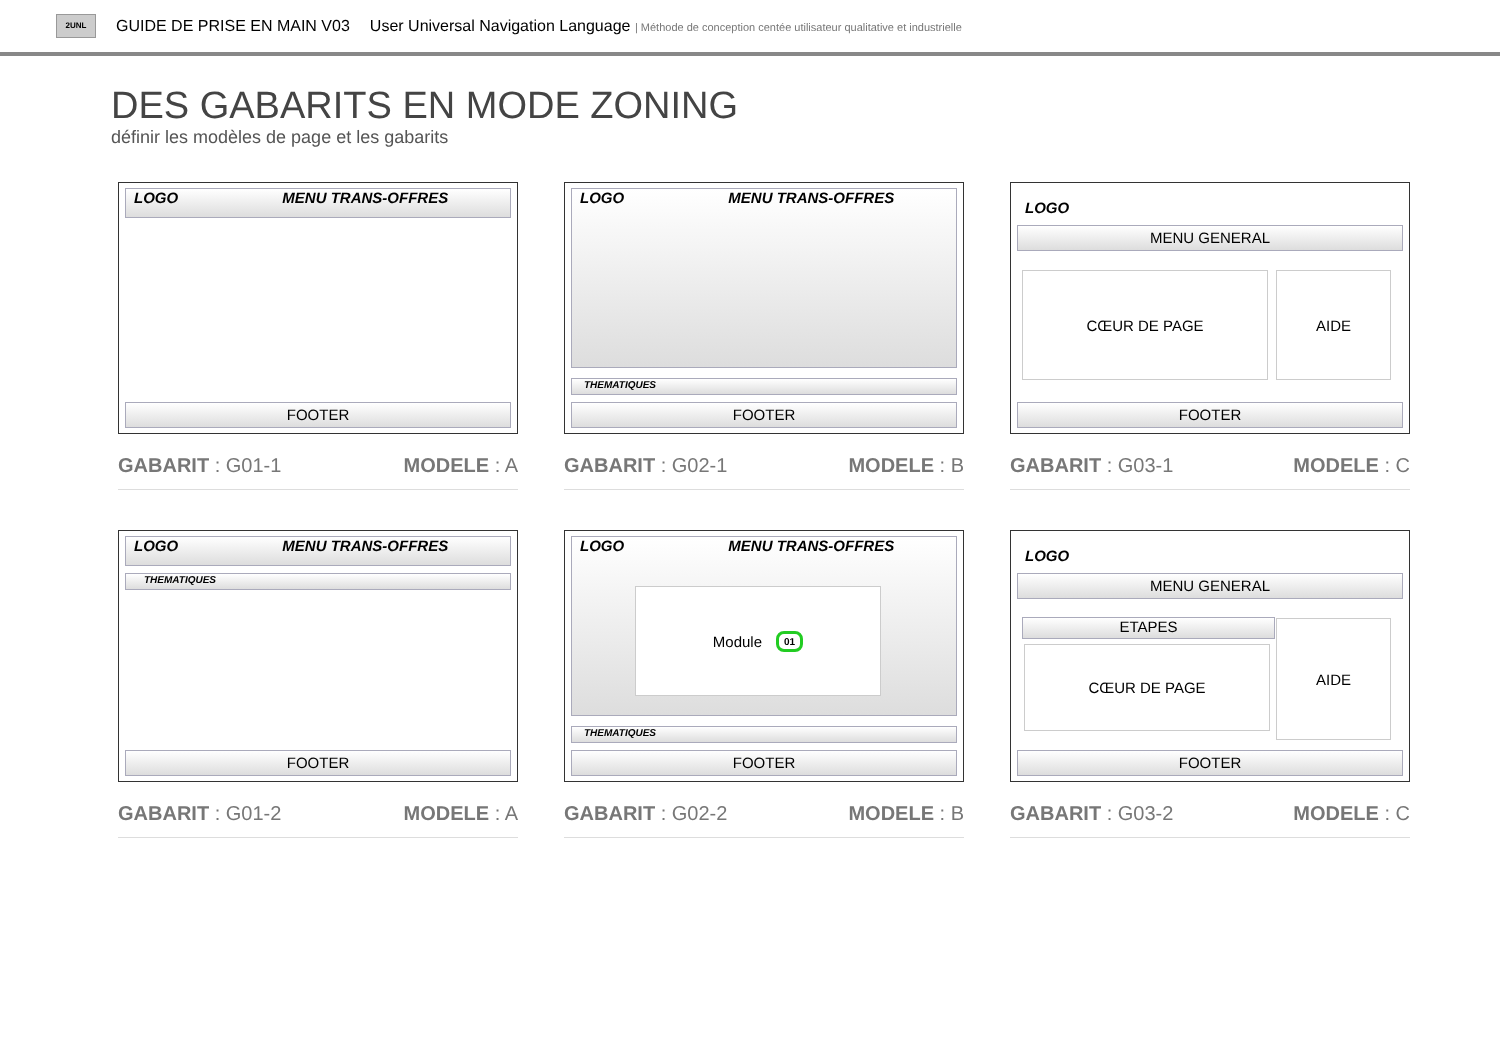2UNL
GUIDE DE PRISE EN MAIN V03 User Universal Navigation Language | Méthode de conception centée utilisateur qualitative et industrielle
DES GABARITS EN MODE ZONING
définir les modèles de page et les gabarits
LOGO MENU TRANS-OFFRES
FOOTER
GABARIT : G01-1 MODELE : A
LOGO MENU TRANS-OFFRES
THEMATIQUES
FOOTER
GABARIT : G02-1 MODELE : B
LOGO
MENU GENERAL
CŒUR DE PAGE AIDE
FOOTER
GABARIT : G03-1 MODELE : C
LOGO MENU TRANS-OFFRES
THEMATIQUES
FOOTER
GABARIT : G01-2 MODELE : A
LOGO MENU TRANS-OFFRES
Module 01
THEMATIQUES
FOOTER
GABARIT : G02-2 MODELE : B
LOGO
MENU GENERAL
ETAPES
CŒUR DE PAGE
AIDE
FOOTER
GABARIT : G03-2 MODELE : C